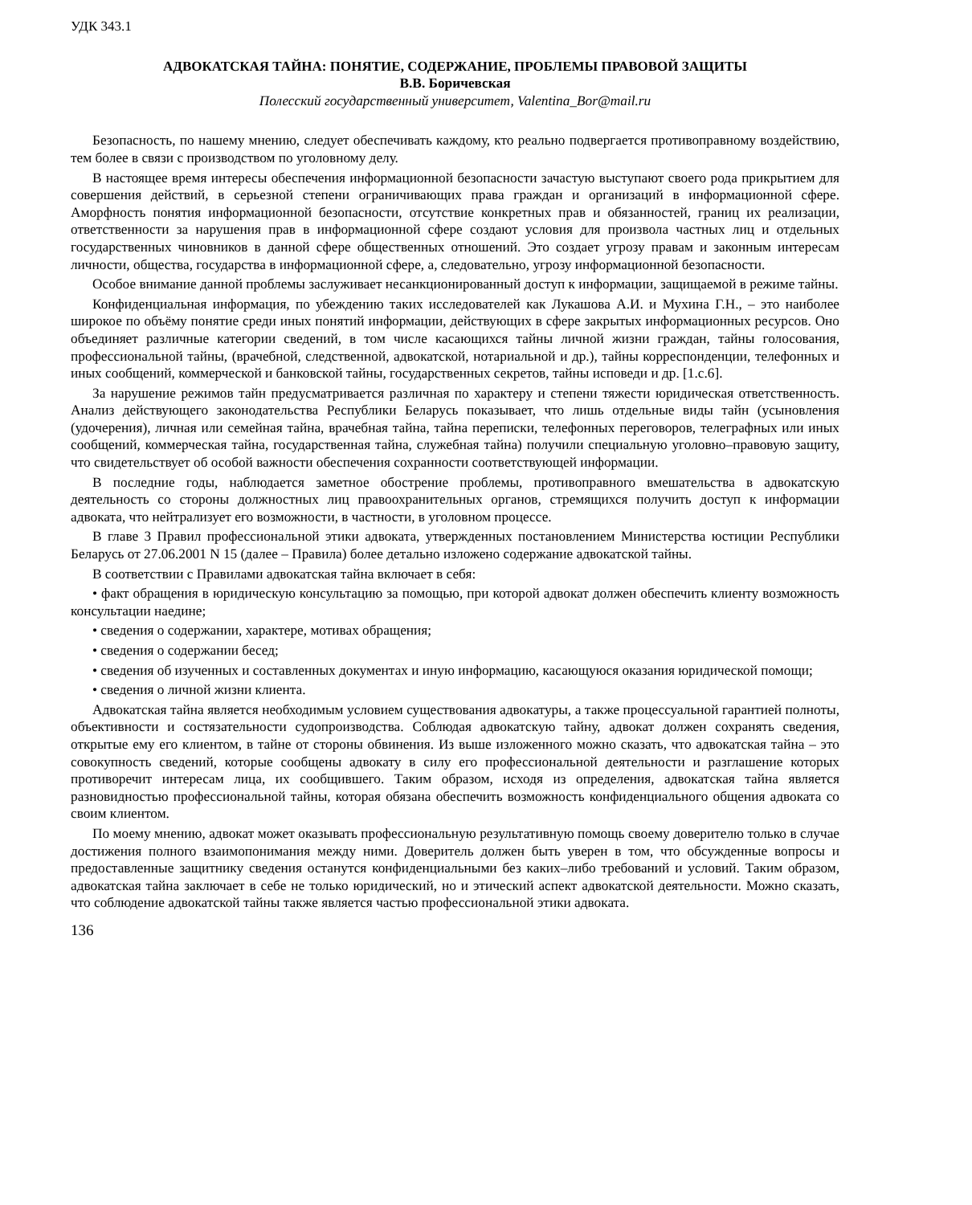УДК 343.1
АДВОКАТСКАЯ ТАЙНА: ПОНЯТИЕ, СОДЕРЖАНИЕ, ПРОБЛЕМЫ ПРАВОВОЙ ЗАЩИТЫ
В.В. Боричевская
Полесский государственный университет, Valentina_Bor@mail.ru
Безопасность, по нашему мнению, следует обеспечивать каждому, кто реально подвергается противоправному воздействию, тем более в связи с производством по уголовному делу.
В настоящее время интересы обеспечения информационной безопасности зачастую выступают своего рода прикрытием для совершения действий, в серьезной степени ограничивающих права граждан и организаций в информационной сфере. Аморфность понятия информационной безопасности, отсутствие конкретных прав и обязанностей, границ их реализации, ответственности за нарушения прав в информационной сфере создают условия для произвола частных лиц и отдельных государственных чиновников в данной сфере общественных отношений. Это создает угрозу правам и законным интересам личности, общества, государства в информационной сфере, а, следовательно, угрозу информационной безопасности.
Особое внимание данной проблемы заслуживает несанкционированный доступ к информации, защищаемой в режиме тайны.
Конфиденциальная информация, по убеждению таких исследователей как Лукашова А.И. и Мухина Г.Н., – это наиболее широкое по объёму понятие среди иных понятий информации, действующих в сфере закрытых информационных ресурсов. Оно объединяет различные категории сведений, в том числе касающихся тайны личной жизни граждан, тайны голосования, профессиональной тайны, (врачебной, следственной, адвокатской, нотариальной и др.), тайны корреспонденции, телефонных и иных сообщений, коммерческой и банковской тайны, государственных секретов, тайны исповеди и др. [1.c.6].
За нарушение режимов тайн предусматривается различная по характеру и степени тяжести юридическая ответственность. Анализ действующего законодательства Республики Беларусь показывает, что лишь отдельные виды тайн (усыновления (удочерения), личная или семейная тайна, врачебная тайна, тайна переписки, телефонных переговоров, телеграфных или иных сообщений, коммерческая тайна, государственная тайна, служебная тайна) получили специальную уголовно–правовую защиту, что свидетельствует об особой важности обеспечения сохранности соответствующей информации.
В последние годы, наблюдается заметное обострение проблемы, противоправного вмешательства в адвокатскую деятельность со стороны должностных лиц правоохранительных органов, стремящихся получить доступ к информации адвоката, что нейтрализует его возможности, в частности, в уголовном процессе.
В главе 3 Правил профессиональной этики адвоката, утвержденных постановлением Министерства юстиции Республики Беларусь от 27.06.2001 N 15 (далее – Правила) более детально изложено содержание адвокатской тайны.
В соответствии с Правилами адвокатская тайна включает в себя:
• факт обращения в юридическую консультацию за помощью, при которой адвокат должен обеспечить клиенту возможность консультации наедине;
• сведения о содержании, характере, мотивах обращения;
• сведения о содержании бесед;
• сведения об изученных и составленных документах и иную информацию, касающуюся оказания юридической помощи;
• сведения о личной жизни клиента.
Адвокатская тайна является необходимым условием существования адвокатуры, а также процессуальной гарантией полноты, объективности и состязательности судопроизводства. Соблюдая адвокатскую тайну, адвокат должен сохранять сведения, открытые ему его клиентом, в тайне от стороны обвинения. Из выше изложенного можно сказать, что адвокатская тайна – это совокупность сведений, которые сообщены адвокату в силу его профессиональной деятельности и разглашение которых противоречит интересам лица, их сообщившего. Таким образом, исходя из определения, адвокатская тайна является разновидностью профессиональной тайны, которая обязана обеспечить возможность конфиденциального общения адвоката со своим клиентом.
По моему мнению, адвокат может оказывать профессиональную результативную помощь своему доверителю только в случае достижения полного взаимопонимания между ними. Доверитель должен быть уверен в том, что обсужденные вопросы и предоставленные защитнику сведения останутся конфиденциальными без каких–либо требований и условий. Таким образом, адвокатская тайна заключает в себе не только юридический, но и этический аспект адвокатской деятельности. Можно сказать, что соблюдение адвокатской тайны также является частью профессиональной этики адвоката.
136